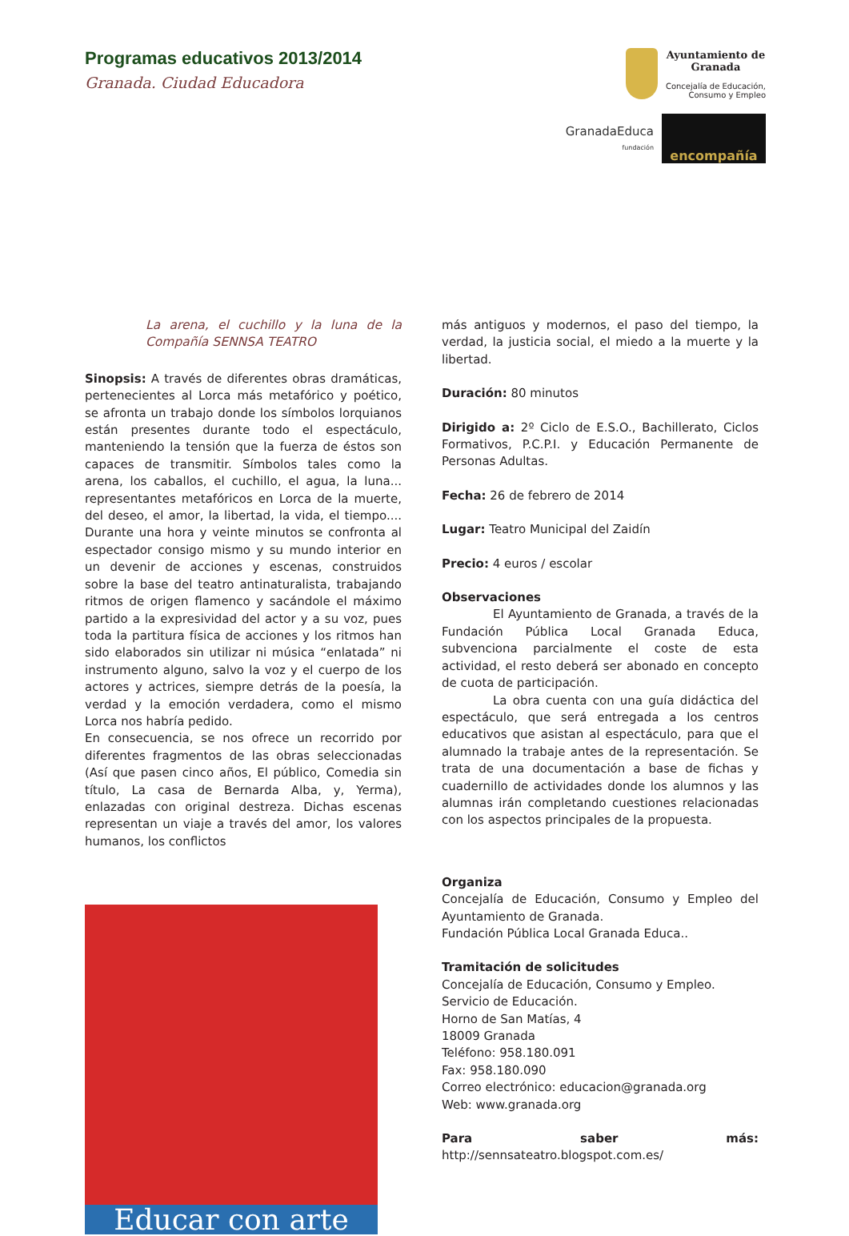Programas educativos 2013/2014
Granada. Ciudad Educadora
Ayuntamiento de
Granada
Concejalía de Educación,
Consumo y Empleo
GranadaEduca
fundación
encompañía
La arena, el cuchillo y la luna de la Compañía SENNSA TEATRO
Sinopsis: A través de diferentes obras dramáticas, pertenecientes al Lorca más metafórico y poético, se afronta un trabajo donde los símbolos lorquianos están presentes durante todo el espectáculo, manteniendo la tensión que la fuerza de éstos son capaces de transmitir. Símbolos tales como la arena, los caballos, el cuchillo, el agua, la luna... representantes metafóricos en Lorca de la muerte, del deseo, el amor, la libertad, la vida, el tiempo.... Durante una hora y veinte minutos se confronta al espectador consigo mismo y su mundo interior en un devenir de acciones y escenas, construidos sobre la base del teatro antinaturalista, trabajando ritmos de origen flamenco y sacándole el máximo partido a la expresividad del actor y a su voz, pues toda la partitura física de acciones y los ritmos han sido elaborados sin utilizar ni música “enlatada” ni instrumento alguno, salvo la voz y el cuerpo de los actores y actrices, siempre detrás de la poesía, la verdad y la emoción verdadera, como el mismo Lorca nos habría pedido.
En consecuencia, se nos ofrece un recorrido por diferentes fragmentos de las obras seleccionadas (Así que pasen cinco años, El público, Comedia sin título, La casa de Bernarda Alba, y, Yerma), enlazadas con original destreza. Dichas escenas representan un viaje a través del amor, los valores humanos, los conflictos
Educar con arte
más antiguos y modernos, el paso del tiempo, la verdad, la justicia social, el miedo a la muerte y la libertad.
Duración: 80 minutos
Dirigido a: 2º Ciclo de E.S.O., Bachillerato, Ciclos Formativos, P.C.P.I. y Educación Permanente de Personas Adultas.
Fecha: 26 de febrero de 2014
Lugar: Teatro Municipal del Zaidín
Precio: 4 euros / escolar
Observaciones
El Ayuntamiento de Granada, a través de la Fundación Pública Local Granada Educa, subvenciona parcialmente el coste de esta actividad, el resto deberá ser abonado en concepto de cuota de participación.
La obra cuenta con una guía didáctica del espectáculo, que será entregada a los centros educativos que asistan al espectáculo, para que el alumnado la trabaje antes de la representación. Se trata de una documentación a base de fichas y cuadernillo de actividades donde los alumnos y las alumnas irán completando cuestiones relacionadas con los aspectos principales de la propuesta.
Organiza
Concejalía de Educación, Consumo y Empleo del Ayuntamiento de Granada.
Fundación Pública Local Granada Educa..
Tramitación de solicitudes
Concejalía de Educación, Consumo y Empleo.
Servicio de Educación.
Horno de San Matías, 4
18009 Granada
Teléfono: 958.180.091
Fax: 958.180.090
Correo electrónico: educacion@granada.org
Web: www.granada.org
Para saber más: http://sennsateatro.blogspot.com.es/